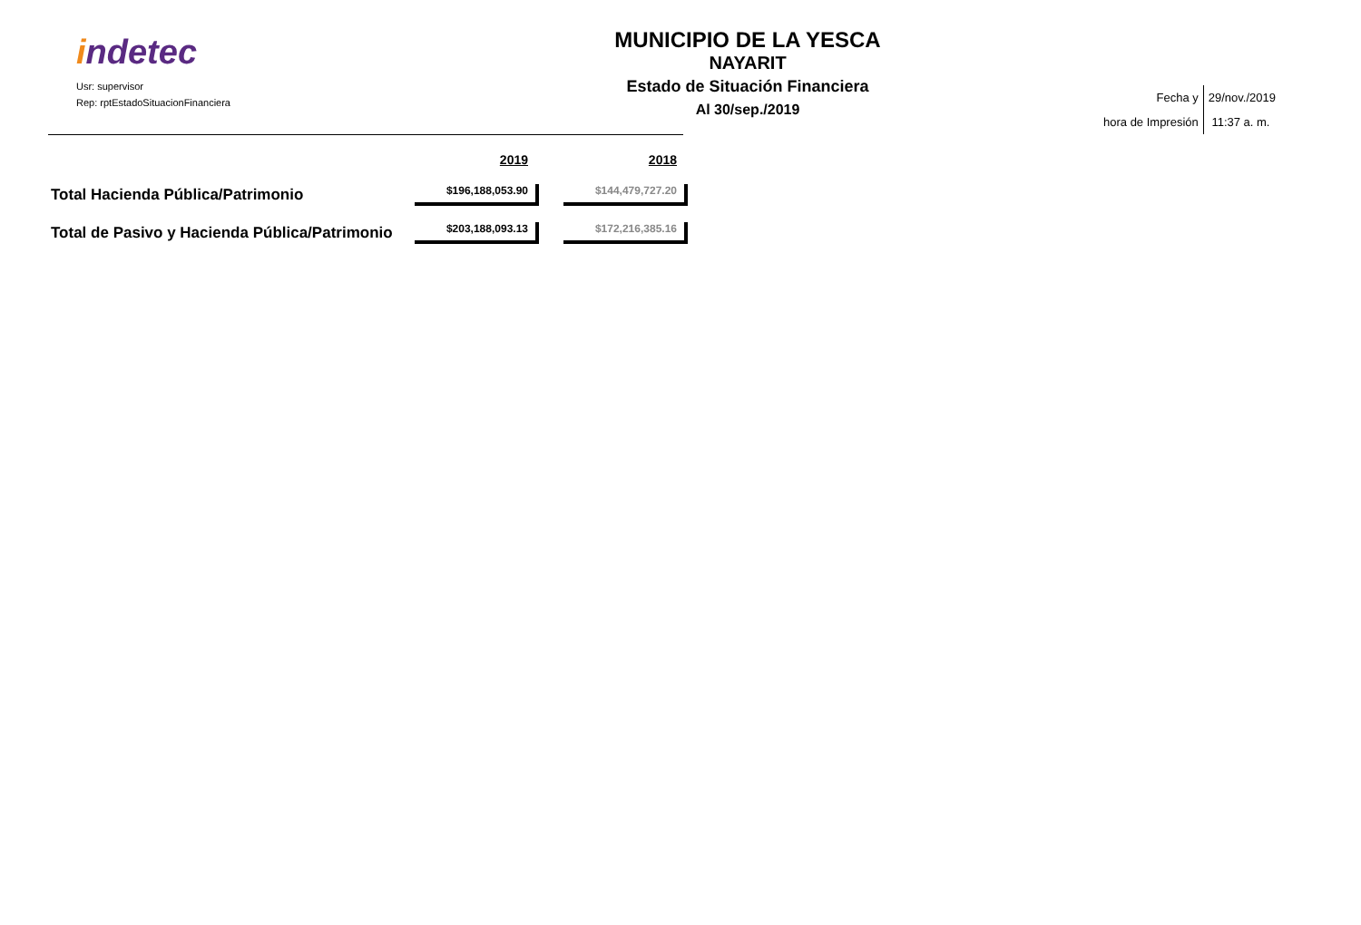indetec
Usr: supervisor
Rep: rptEstadoSituacionFinanciera
MUNICIPIO DE LA YESCA
NAYARIT
Estado de Situación Financiera
Al 30/sep./2019
Fecha y
hora de Impresión
29/nov./2019
11:37 a. m.
| | 2019 | | 2018 |
| --- | --- | --- | --- |
| Total Hacienda Pública/Patrimonio | $196,188,053.90 | | $144,479,727.20 |
| Total de Pasivo y Hacienda Pública/Patrimonio | $203,188,093.13 | | $172,216,385.16 |